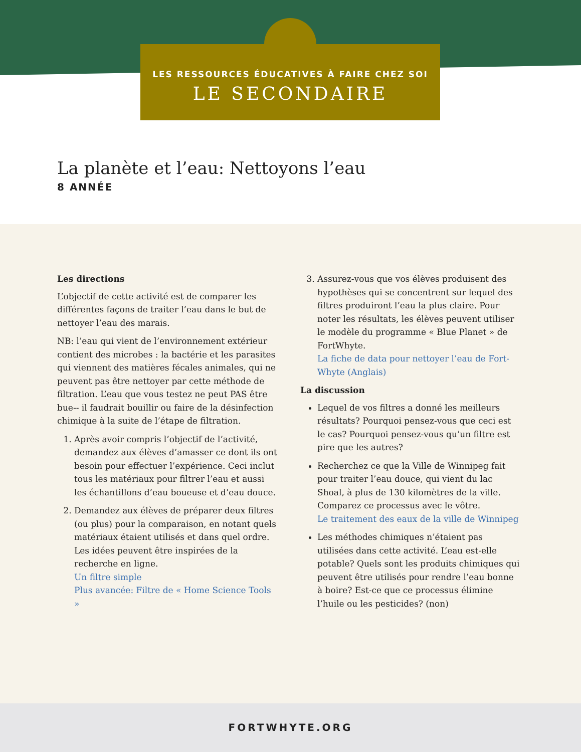LES RESSOURCES ÉDUCATIVES À FAIRE CHEZ SOI
LE SECONDAIRE
La planète et l’eau: Nettoyons l’eau
8 ANNÉE
Les directions
L’objectif de cette activité est de comparer les différentes façons de traiter l’eau dans le but de nettoyer l’eau des marais.
NB: l’eau qui vient de l’environnement extérieur contient des microbes : la bactérie et les parasites qui viennent des matières fécales animales, qui ne peuvent pas être nettoyer par cette méthode de filtration. L’eau que vous testez ne peut PAS être bue-- il faudrait bouillir ou faire de la désinfection chimique à la suite de l’étape de filtration.
1. Après avoir compris l’objectif de l’activité, demandez aux élèves d’amasser ce dont ils ont besoin pour effectuer l’expérience. Ceci inclut tous les matériaux pour filtrer l’eau et aussi les échantillons d’eau boueuse et d’eau douce.
2. Demandez aux élèves de préparer deux filtres (ou plus) pour la comparaison, en notant quels matériaux étaient utilisés et dans quel ordre. Les idées peuvent être inspirées de la recherche en ligne.
Un filtre simple
Plus avancée: Filtre de « Home Science Tools »
3. Assurez-vous que vos élèves produisent des hypothèses qui se concentrent sur lequel des filtres produiront l’eau la plus claire. Pour noter les résultats, les élèves peuvent utiliser le modèle du programme « Blue Planet » de FortWhyte.
La fiche de data pour nettoyer l’eau de Fort-Whyte (Anglais)
La discussion
Lequel de vos filtres a donné les meilleurs résultats? Pourquoi pensez-vous que ceci est le cas? Pourquoi pensez-vous qu’un filtre est pire que les autres?
Recherchez ce que la Ville de Winnipeg fait pour traiter l’eau douce, qui vient du lac Shoal, à plus de 130 kilomètres de la ville. Comparez ce processus avec le vôtre.
Le traitement des eaux de la ville de Winnipeg
Les méthodes chimiques n’étaient pas utilisées dans cette activité. L’eau est-elle potable? Quels sont les produits chimiques qui peuvent être utilisés pour rendre l’eau bonne à boire? Est-ce que ce processus élimine l’huile ou les pesticides? (non)
FORTWHYTE.ORG